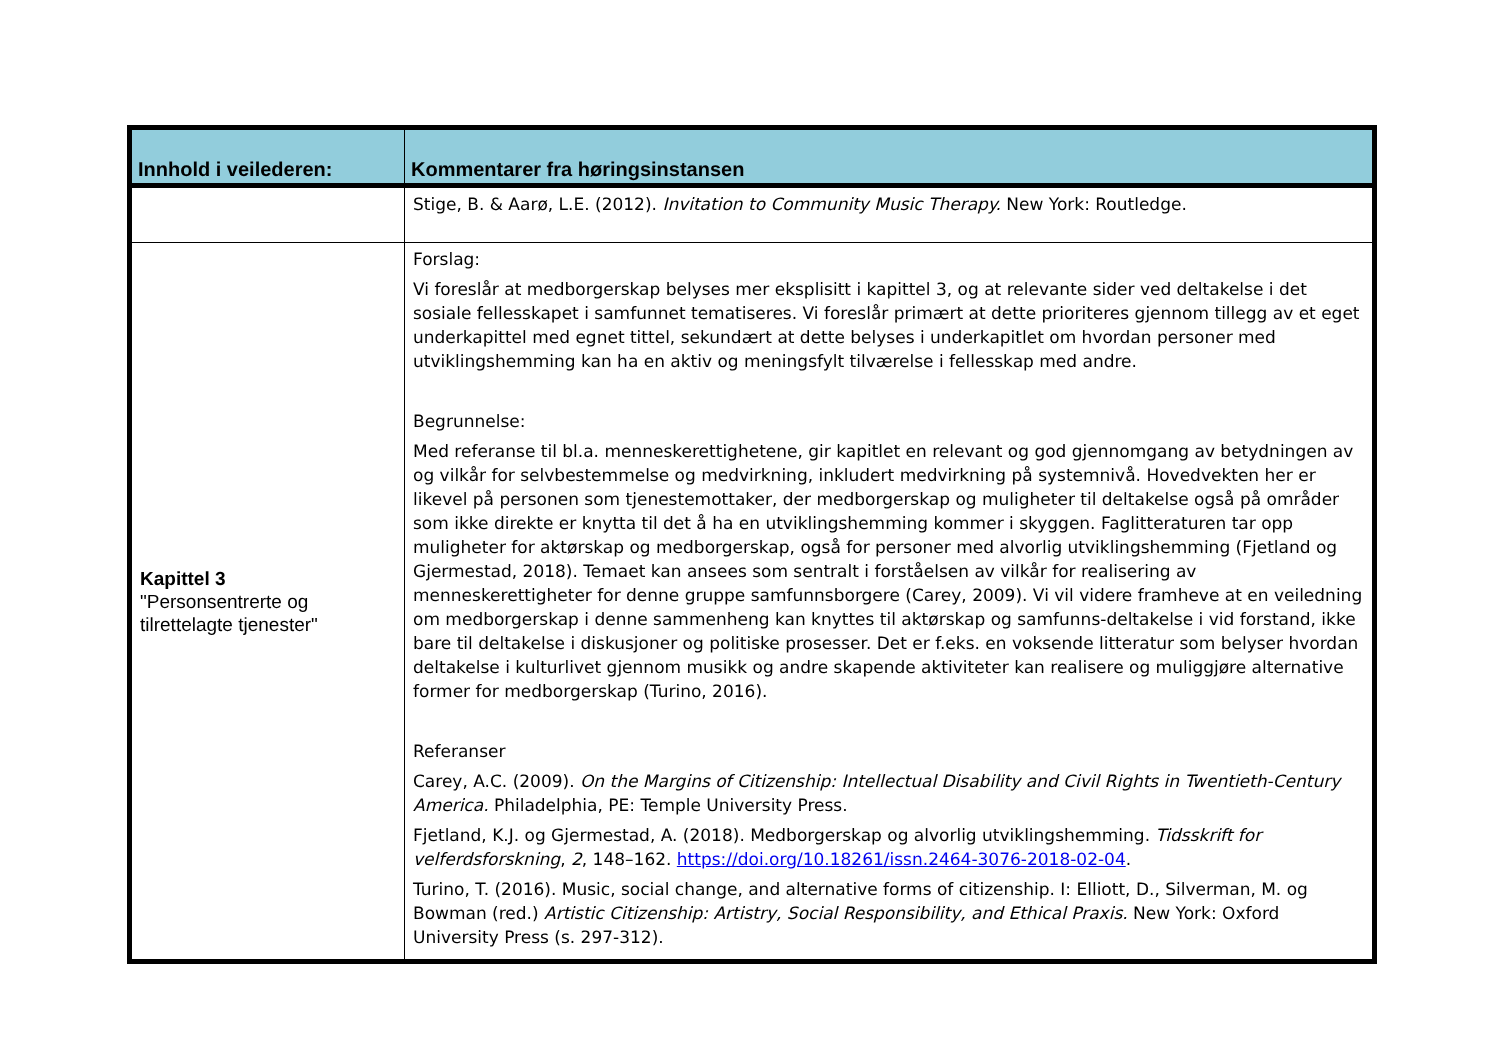| Innhold i veilederen: | Kommentarer fra høringsinstansen |
| --- | --- |
| | Stige, B. & Aarø, L.E. (2012). Invitation to Community Music Therapy. New York: Routledge. |
| Kapittel 3 "Personsentrerte og tilrettelagte tjenester" | Forslag: Vi foreslår at medborgerskap belyses mer eksplisitt i kapittel 3, og at relevante sider ved deltakelse i det sosiale fellesskapet i samfunnet tematiseres. Vi foreslår primært at dette prioriteres gjennom tillegg av et eget underkapittel med egnet tittel, sekundært at dette belyses i underkapitlet om hvordan personer med utviklingshemming kan ha en aktiv og meningsfylt tilværelse i fellesskap med andre. Begrunnelse: Med referanse til bl.a. menneskerettighetene, gir kapitlet en relevant og god gjennomgang av betydningen av og vilkår for selvbestemmelse og medvirkning, inkludert medvirkning på systemnivå. Hovedvekten her er likevel på personen som tjenestemottaker, der medborgerskap og muligheter til deltakelse også på områder som ikke direkte er knytta til det å ha en utviklingshemming kommer i skyggen. Faglitteraturen tar opp muligheter for aktørskap og medborgerskap, også for personer med alvorlig utviklingshemming (Fjetland og Gjermestad, 2018). Temaet kan ansees som sentralt i forståelsen av vilkår for realisering av menneskerettigheter for denne gruppe samfunnsborgere (Carey, 2009). Vi vil videre framheve at en veiledning om medborgerskap i denne sammenheng kan knyttes til aktørskap og samfunns-deltakelse i vid forstand, ikke bare til deltakelse i diskusjoner og politiske prosesser. Det er f.eks. en voksende litteratur som belyser hvordan deltakelse i kulturlivet gjennom musikk og andre skapende aktiviteter kan realisere og muliggjøre alternative former for medborgerskap (Turino, 2016). Referanser Carey, A.C. (2009). On the Margins of Citizenship: Intellectual Disability and Civil Rights in Twentieth-Century America. Philadelphia, PE: Temple University Press. Fjetland, K.J. og Gjermestad, A. (2018). Medborgerskap og alvorlig utviklingshemming. Tidsskrift for velferdsforskning , 2 , 148–162. https://doi.org/10.18261/issn.2464-3076-2018-02-04 . Turino, T. (2016). Music, social change, and alternative forms of citizenship. I: Elliott, D., Silverman, M. og Bowman (red.) Artistic Citizenship: Artistry, Social Responsibility, and Ethical Praxis. New York: Oxford University Press (s. 297-312). |